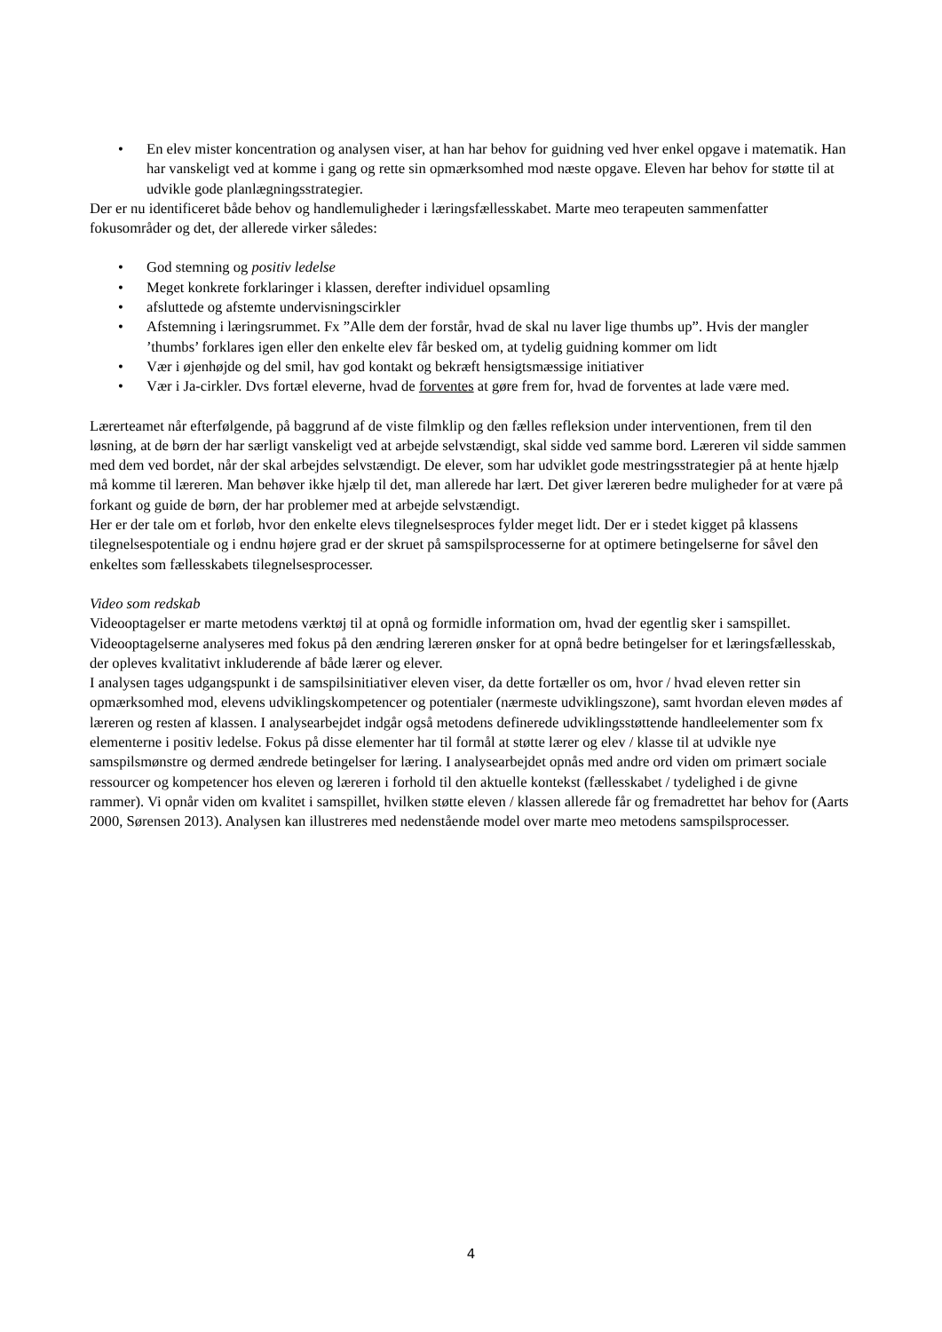• En elev mister koncentration og analysen viser, at han har behov for guidning ved hver enkel opgave i matematik. Han har vanskeligt ved at komme i gang og rette sin opmærksomhed mod næste opgave. Eleven har behov for støtte til at udvikle gode planlægningsstrategier.
Der er nu identificeret både behov og handlemuligheder i læringsfællesskabet. Marte meo terapeuten sammenfatter fokusområder og det, der allerede virker således:
• God stemning og positiv ledelse
• Meget konkrete forklaringer i klassen, derefter individuel opsamling
• afsluttede og afstemte undervisningscirkler
• Afstemning i læringsrummet. Fx ”Alle dem der forstår, hvad de skal nu laver lige thumbs up”. Hvis der mangler ’thumbs’ forklares igen eller den enkelte elev får besked om, at tydelig guidning kommer om lidt
• Vær i øjenhøjde og del smil, hav god kontakt og bekræft hensigtsmæssige initiativer
• Vær i Ja-cirkler. Dvs fortæl eleverne, hvad de forventes at gøre frem for, hvad de forventes at lade være med.
Lærerteamet når efterfølgende, på baggrund af de viste filmklip og den fælles refleksion under interventionen, frem til den løsning, at de børn der har særligt vanskeligt ved at arbejde selvstændigt, skal sidde ved samme bord. Læreren vil sidde sammen med dem ved bordet, når der skal arbejdes selvstændigt. De elever, som har udviklet gode mestringsstrategier på at hente hjælp må komme til læreren. Man behøver ikke hjælp til det, man allerede har lært. Det giver læreren bedre muligheder for at være på forkant og guide de børn, der har problemer med at arbejde selvstændigt.
Her er der tale om et forløb, hvor den enkelte elevs tilegnelsesproces fylder meget lidt. Der er i stedet kigget på klassens tilegnelsespotentiale og i endnu højere grad er der skruet på samspilsprocesserne for at optimere betingelserne for såvel den enkeltes som fællesskabets tilegnelsesprocesser.
Video som redskab
Videooptagelser er marte metodens værktøj til at opnå og formidle information om, hvad der egentlig sker i samspillet. Videooptagelserne analyseres med fokus på den ændring læreren ønsker for at opnå bedre betingelser for et læringsfællesskab, der opleves kvalitativt inkluderende af både lærer og elever.
I analysen tages udgangspunkt i de samspilsinitiativer eleven viser, da dette fortæller os om, hvor / hvad eleven retter sin opmærksomhed mod, elevens udviklingskompetencer og potentialer (nærmeste udviklingszone), samt hvordan eleven mødes af læreren og resten af klassen. I analysearbejdet indgår også metodens definerede udviklingsstøttende handleelementer som fx elementerne i positiv ledelse. Fokus på disse elementer har til formål at støtte lærer og elev / klasse til at udvikle nye samspilsmønstre og dermed ændrede betingelser for læring. I analysearbejdet opnås med andre ord viden om primært sociale ressourcer og kompetencer hos eleven og læreren i forhold til den aktuelle kontekst (fællesskabet / tydelighed i de givne rammer). Vi opnår viden om kvalitet i samspillet, hvilken støtte eleven / klassen allerede får og fremadrettet har behov for (Aarts 2000, Sørensen 2013). Analysen kan illustreres med nedenstående model over marte meo metodens samspilsprocesser.
4